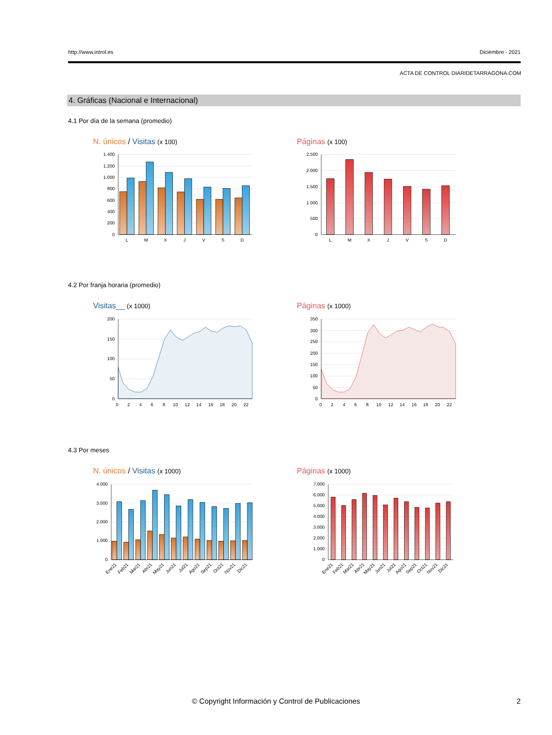http://www.introl.es Diciembre - 2021
ACTA DE CONTROL DIARIDETARRAGONA.COM
4. Gráficas (Nacional e Internacional)
4.1 Por día de la semana (promedio)
N. únicos / Visitas (x 100)
1.400
1.200
1.000
800
600
400
200
0
L
M
X
J
V
S
D
Páginas (x 100)
2.500
2.000
1.500
1.000
500
0
L
M
X
J
V
S
D
4.2 Por franja horaria (promedio)
Visitas__ (x 1000)
200
150
100
50
0
0
2
4
6
8
10
12
14
16
18
20
22
Páginas (x 1000)
350
300
250
200
150
100
50
0
0
2
4
6
8
10
12
14
16
18
20
22
4.3 Por meses
N. únicos / Visitas (x 1000)
4.000
3.000
2.000
1.000
0
Ene21
Feb21
Mar21
Abr21
May21
Jun21
Jul21
Ago21
Sep21
Oct21
Nov21
Dic21
Páginas (x 1000)
7.000
6.000
5.000
4.000
3.000
2.000
1.000
0
Ene21
Feb21
Mar21
Abr21
May21
Jun21
Jul21
Ago21
Sep21
Oct21
Nov21
Dic21
© Copyright Información y Control de Publicaciones
2